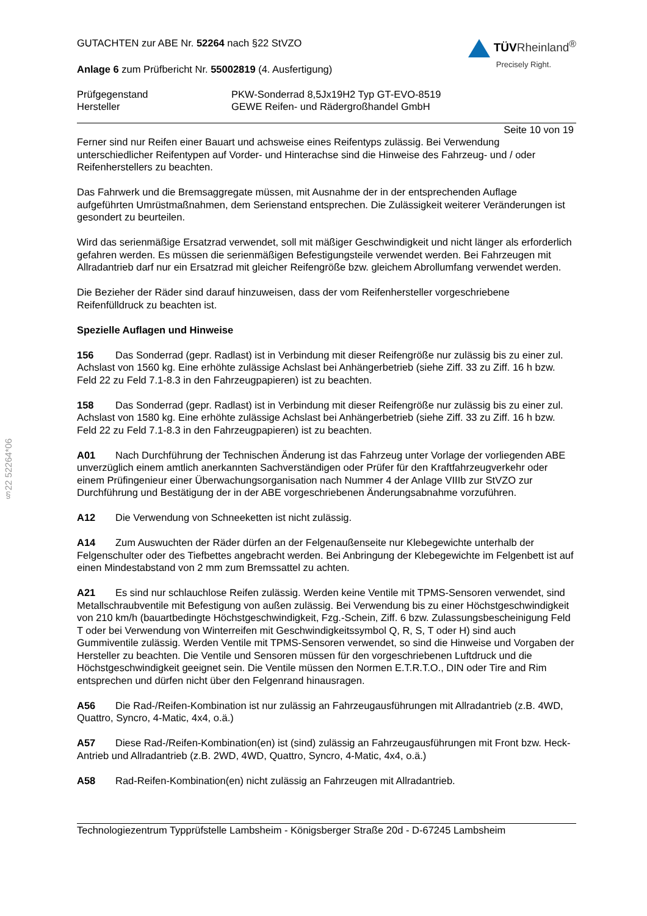§22 52264*06
GUTACHTEN zur ABE Nr. 52264 nach §22 StVZO
Anlage 6 zum Prüfbericht Nr. 55002819 (4. Ausfertigung)
TÜVRheinland<sup>®</sup>
Precisely Right.
Prüfgegenstand PKW-Sonderrad 8,5Jx19H2 Typ GT-EVO-8519
Hersteller GEWE Reifen- und Rädergroßhandel GmbH
Seite 10 von 19
Ferner sind nur Reifen einer Bauart und achsweise eines Reifentyps zulässig. Bei Verwendung unterschiedlicher Reifentypen auf Vorder- und Hinterachse sind die Hinweise des Fahrzeug- und / oder Reifenherstellers zu beachten.
Das Fahrwerk und die Bremsaggregate müssen, mit Ausnahme der in der entsprechenden Auflage aufgeführten Umrüstmaßnahmen, dem Serienstand entsprechen. Die Zulässigkeit weiterer Veränderungen ist gesondert zu beurteilen.
Wird das serienmäßige Ersatzrad verwendet, soll mit mäßiger Geschwindigkeit und nicht länger als erforderlich gefahren werden. Es müssen die serienmäßigen Befestigungsteile verwendet werden. Bei Fahrzeugen mit Allradantrieb darf nur ein Ersatzrad mit gleicher Reifengröße bzw. gleichem Abrollumfang verwendet werden.
Die Bezieher der Räder sind darauf hinzuweisen, dass der vom Reifenhersteller vorgeschriebene Reifenfülldruck zu beachten ist.
Spezielle Auflagen und Hinweise
156 Das Sonderrad (gepr. Radlast) ist in Verbindung mit dieser Reifengröße nur zulässig bis zu einer zul. Achslast von 1560 kg. Eine erhöhte zulässige Achslast bei Anhängerbetrieb (siehe Ziff. 33 zu Ziff. 16 h bzw. Feld 22 zu Feld 7.1-8.3 in den Fahrzeugpapieren) ist zu beachten.
158 Das Sonderrad (gepr. Radlast) ist in Verbindung mit dieser Reifengröße nur zulässig bis zu einer zul. Achslast von 1580 kg. Eine erhöhte zulässige Achslast bei Anhängerbetrieb (siehe Ziff. 33 zu Ziff. 16 h bzw. Feld 22 zu Feld 7.1-8.3 in den Fahrzeugpapieren) ist zu beachten.
A01 Nach Durchführung der Technischen Änderung ist das Fahrzeug unter Vorlage der vorliegenden ABE unverzüglich einem amtlich anerkannten Sachverständigen oder Prüfer für den Kraftfahrzeugverkehr oder einem Prüfingenieur einer Überwachungsorganisation nach Nummer 4 der Anlage VIIIb zur StVZO zur Durchführung und Bestätigung der in der ABE vorgeschriebenen Änderungsabnahme vorzuführen.
A12 Die Verwendung von Schneeketten ist nicht zulässig.
A14 Zum Auswuchten der Räder dürfen an der Felgenaußenseite nur Klebegewichte unterhalb der Felgenschulter oder des Tiefbettes angebracht werden. Bei Anbringung der Klebegewichte im Felgenbett ist auf einen Mindestabstand von 2 mm zum Bremssattel zu achten.
A21 Es sind nur schlauchlose Reifen zulässig. Werden keine Ventile mit TPMS-Sensoren verwendet, sind Metallschraubventile mit Befestigung von außen zulässig. Bei Verwendung bis zu einer Höchstgeschwindigkeit von 210 km/h (bauartbedingte Höchstgeschwindigkeit, Fzg.-Schein, Ziff. 6 bzw. Zulassungsbescheinigung Feld T oder bei Verwendung von Winterreifen mit Geschwindigkeitssymbol Q, R, S, T oder H) sind auch Gummiventile zulässig. Werden Ventile mit TPMS-Sensoren verwendet, so sind die Hinweise und Vorgaben der Hersteller zu beachten. Die Ventile und Sensoren müssen für den vorgeschriebenen Luftdruck und die Höchstgeschwindigkeit geeignet sein. Die Ventile müssen den Normen E.T.R.T.O., DIN oder Tire and Rim entsprechen und dürfen nicht über den Felgenrand hinausragen.
A56 Die Rad-/Reifen-Kombination ist nur zulässig an Fahrzeugausführungen mit Allradantrieb (z.B. 4WD, Quattro, Syncro, 4-Matic, 4x4, o.ä.)
A57 Diese Rad-/Reifen-Kombination(en) ist (sind) zulässig an Fahrzeugausführungen mit Front bzw. Heck-Antrieb und Allradantrieb (z.B. 2WD, 4WD, Quattro, Syncro, 4-Matic, 4x4, o.ä.)
A58 Rad-Reifen-Kombination(en) nicht zulässig an Fahrzeugen mit Allradantrieb.
Technologiezentrum Typprüfstelle Lambsheim - Königsberger Straße 20d - D-67245 Lambsheim